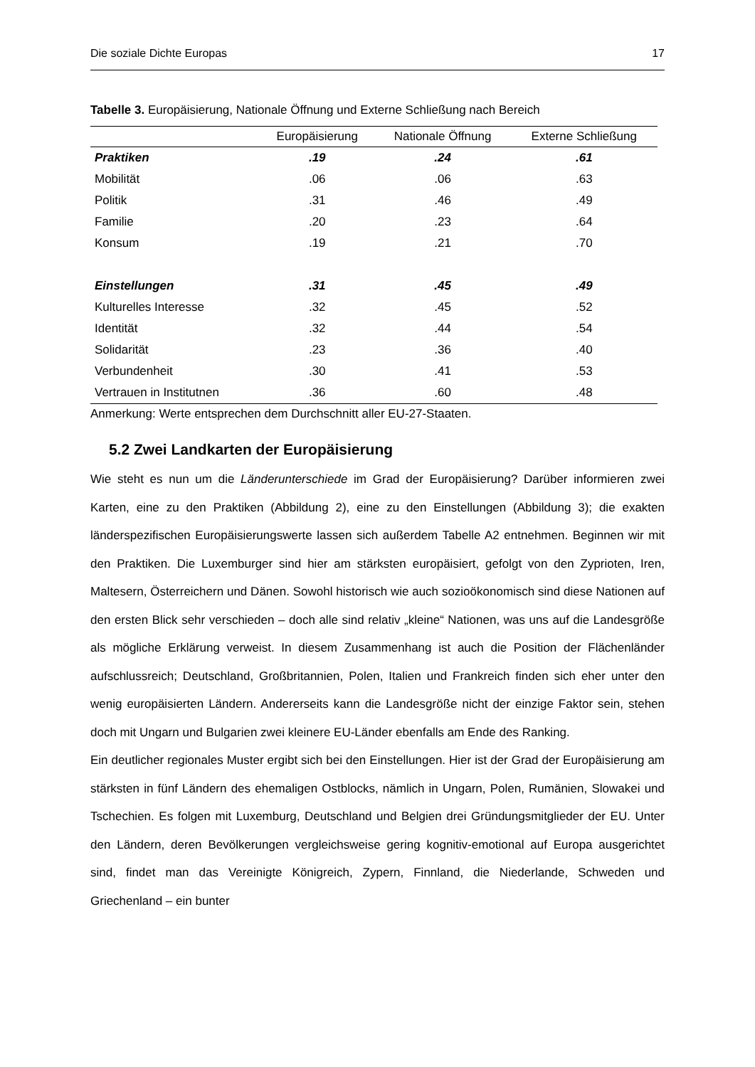Die soziale Dichte Europas 17
Tabelle 3. Europäisierung, Nationale Öffnung und Externe Schließung nach Bereich
| | Europäisierung | Nationale Öffnung | Externe Schließung |
| --- | --- | --- | --- |
| Praktiken | .19 | .24 | .61 |
| Mobilität | .06 | .06 | .63 |
| Politik | .31 | .46 | .49 |
| Familie | .20 | .23 | .64 |
| Konsum | .19 | .21 | .70 |
| Einstellungen | .31 | .45 | .49 |
| Kulturelles Interesse | .32 | .45 | .52 |
| Identität | .32 | .44 | .54 |
| Solidarität | .23 | .36 | .40 |
| Verbundenheit | .30 | .41 | .53 |
| Vertrauen in Institutnen | .36 | .60 | .48 |
Anmerkung: Werte entsprechen dem Durchschnitt aller EU-27-Staaten.
5.2 Zwei Landkarten der Europäisierung
Wie steht es nun um die Länderunterschiede im Grad der Europäisierung? Darüber informieren zwei Karten, eine zu den Praktiken (Abbildung 2), eine zu den Einstellungen (Abbildung 3); die exakten länderspezifischen Europäisierungswerte lassen sich außerdem Tabelle A2 entnehmen. Beginnen wir mit den Praktiken. Die Luxemburger sind hier am stärksten europäisiert, gefolgt von den Zyprioten, Iren, Maltesern, Österreichern und Dänen. Sowohl historisch wie auch sozioökonomisch sind diese Nationen auf den ersten Blick sehr verschieden – doch alle sind relativ „kleine“ Nationen, was uns auf die Landesgröße als mögliche Erklärung verweist. In diesem Zusammenhang ist auch die Position der Flächenländer aufschlussreich; Deutschland, Großbritannien, Polen, Italien und Frankreich finden sich eher unter den wenig europäisierten Ländern. Andererseits kann die Landesgröße nicht der einzige Faktor sein, stehen doch mit Ungarn und Bulgarien zwei kleinere EU-Länder ebenfalls am Ende des Ranking.
Ein deutlicher regionales Muster ergibt sich bei den Einstellungen. Hier ist der Grad der Europäisierung am stärksten in fünf Ländern des ehemaligen Ostblocks, nämlich in Ungarn, Polen, Rumänien, Slowakei und Tschechien. Es folgen mit Luxemburg, Deutschland und Belgien drei Gründungsmitglieder der EU. Unter den Ländern, deren Bevölkerungen vergleichsweise gering kognitiv-emotional auf Europa ausgerichtet sind, findet man das Vereinigte Königreich, Zypern, Finnland, die Niederlande, Schweden und Griechenland – ein bunter